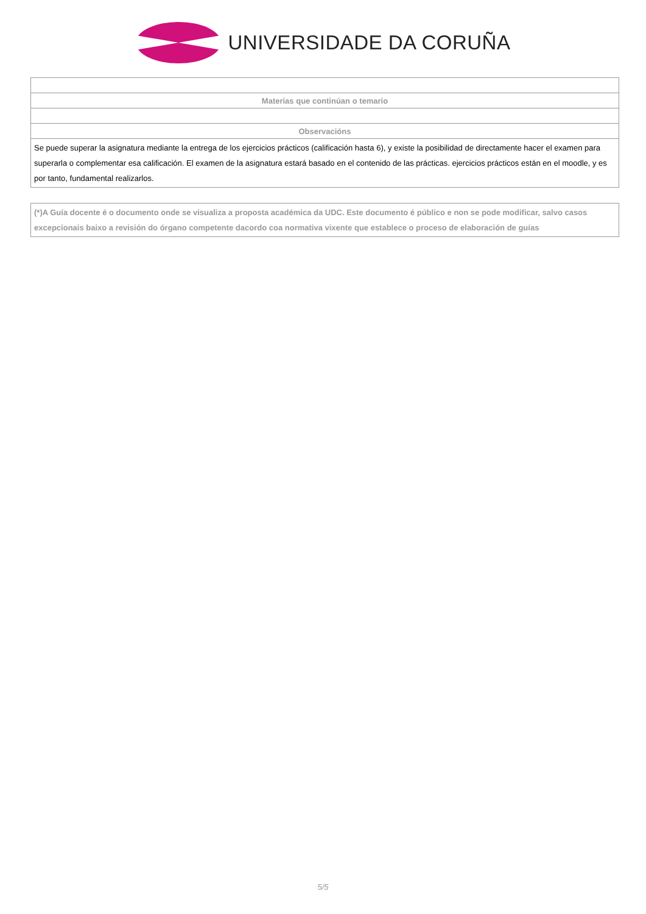UNIVERSIDADE DA CORUÑA
| Materias que continúan o temario |
| Observacións |
| Se puede superar la asignatura mediante la entrega de los ejercicios prácticos (calificación hasta 6), y existe la posibilidad de directamente hacer el examen para superarla o complementar esa calificación. El examen de la asignatura estará basado en el contenido de las prácticas. ejercicios prácticos están en el moodle, y es por tanto, fundamental realizarlos. |
(*)A Guía docente é o documento onde se visualiza a proposta académica da UDC. Este documento é público e non se pode modificar, salvo casos excepcionais baixo a revisión do órgano competente dacordo coa normativa vixente que establece o proceso de elaboración de guías
5/5